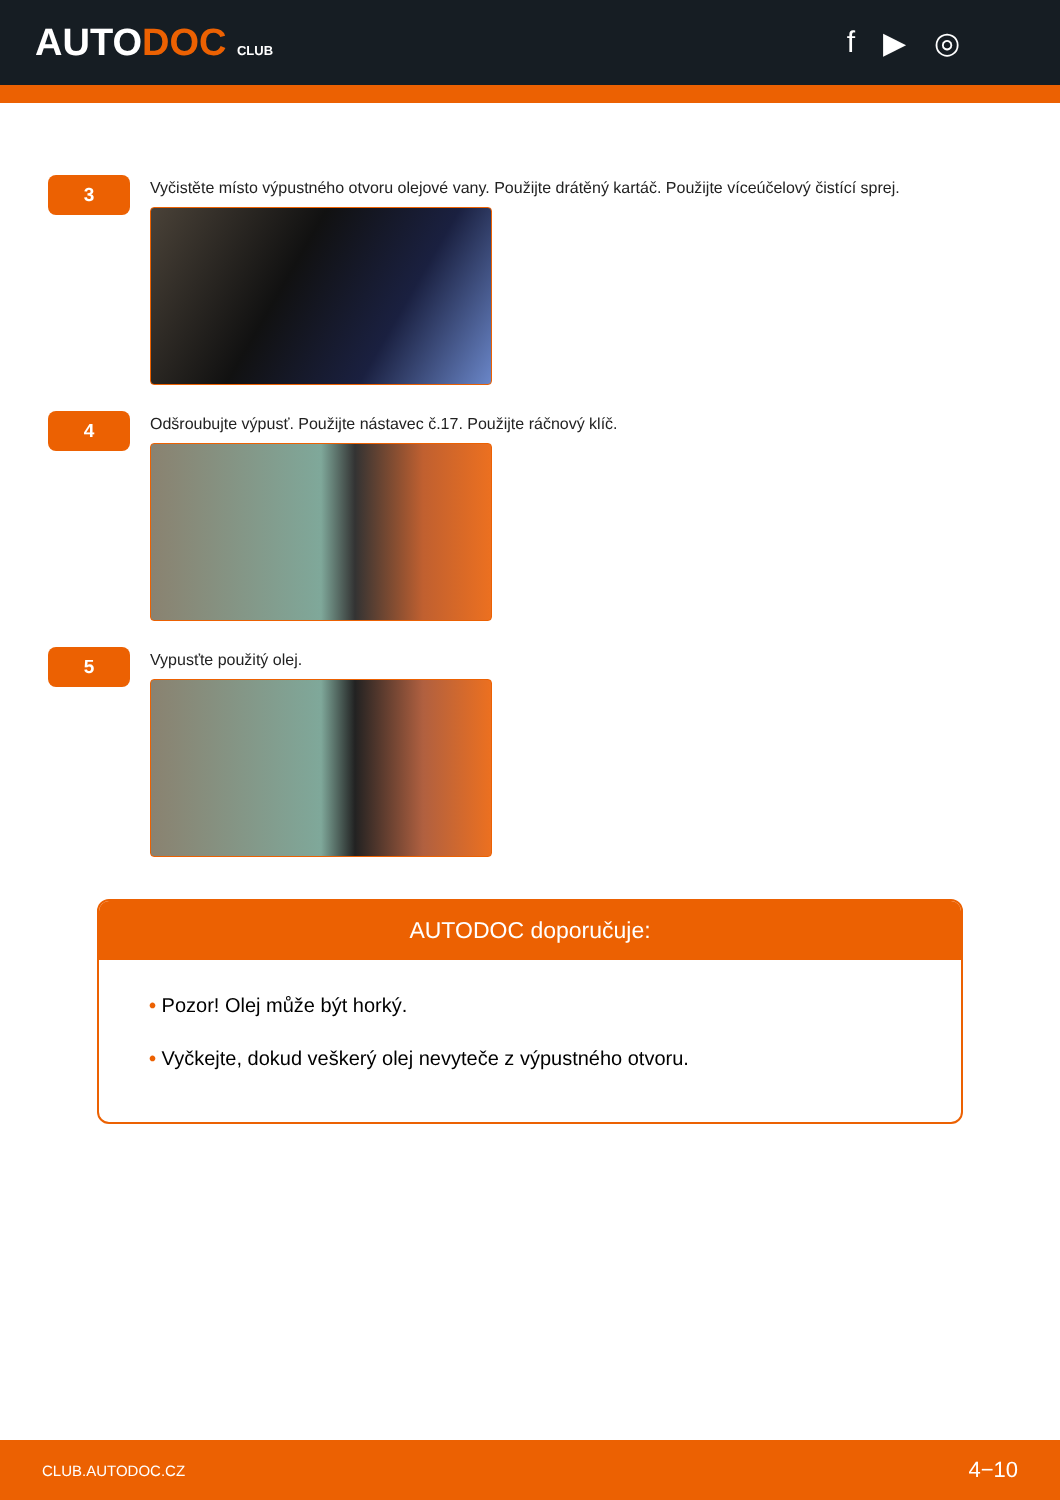AUTODOC CLUB
f ▶ ◎
3
Vyčistěte místo výpustného otvoru olejové vany. Použijte drátěný kartáč. Použijte víceúčelový čistící sprej.
4
Odšroubujte výpusť. Použijte nástavec č.17. Použijte ráčnový klíč.
5
Vypusťte použitý olej.
AUTODOC doporučuje:
• Pozor! Olej může být horký.
• Vyčkejte, dokud veškerý olej nevyteče z výpustného otvoru.
CLUB.AUTODOC.CZ 4−10